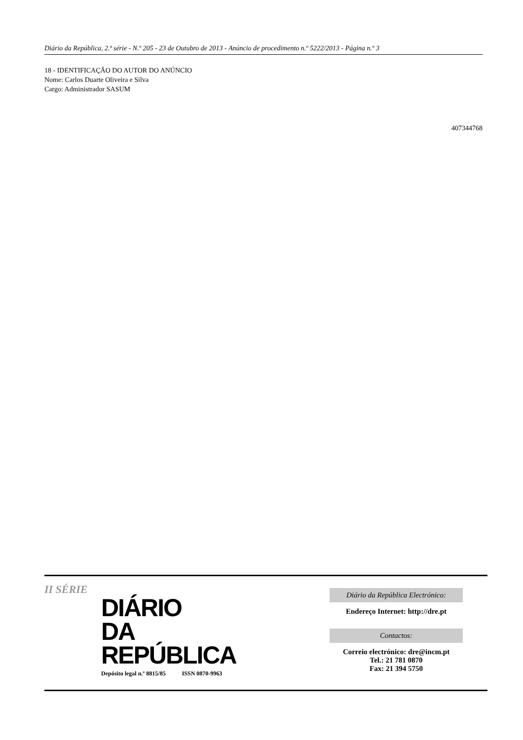Diário da República, 2.ª série - N.º 205 - 23 de Outubro de 2013 - Anúncio de procedimento n.º 5222/2013 - Página n.º 3
18 - IDENTIFICAÇÃO DO AUTOR DO ANÚNCIO
Nome: Carlos Duarte Oliveira e Silva
Cargo: Administrador SASUM
407344768
II SÉRIE
DIÁRIO
DA REPÚBLICA
Depósito legal n.º 8815/85 ISSN 0870-9963
Diário da República Electrónico:
Endereço Internet: http://dre.pt
Contactos:
Correio electrónico: dre@incm.pt
Tel.: 21 781 0870
Fax: 21 394 5750